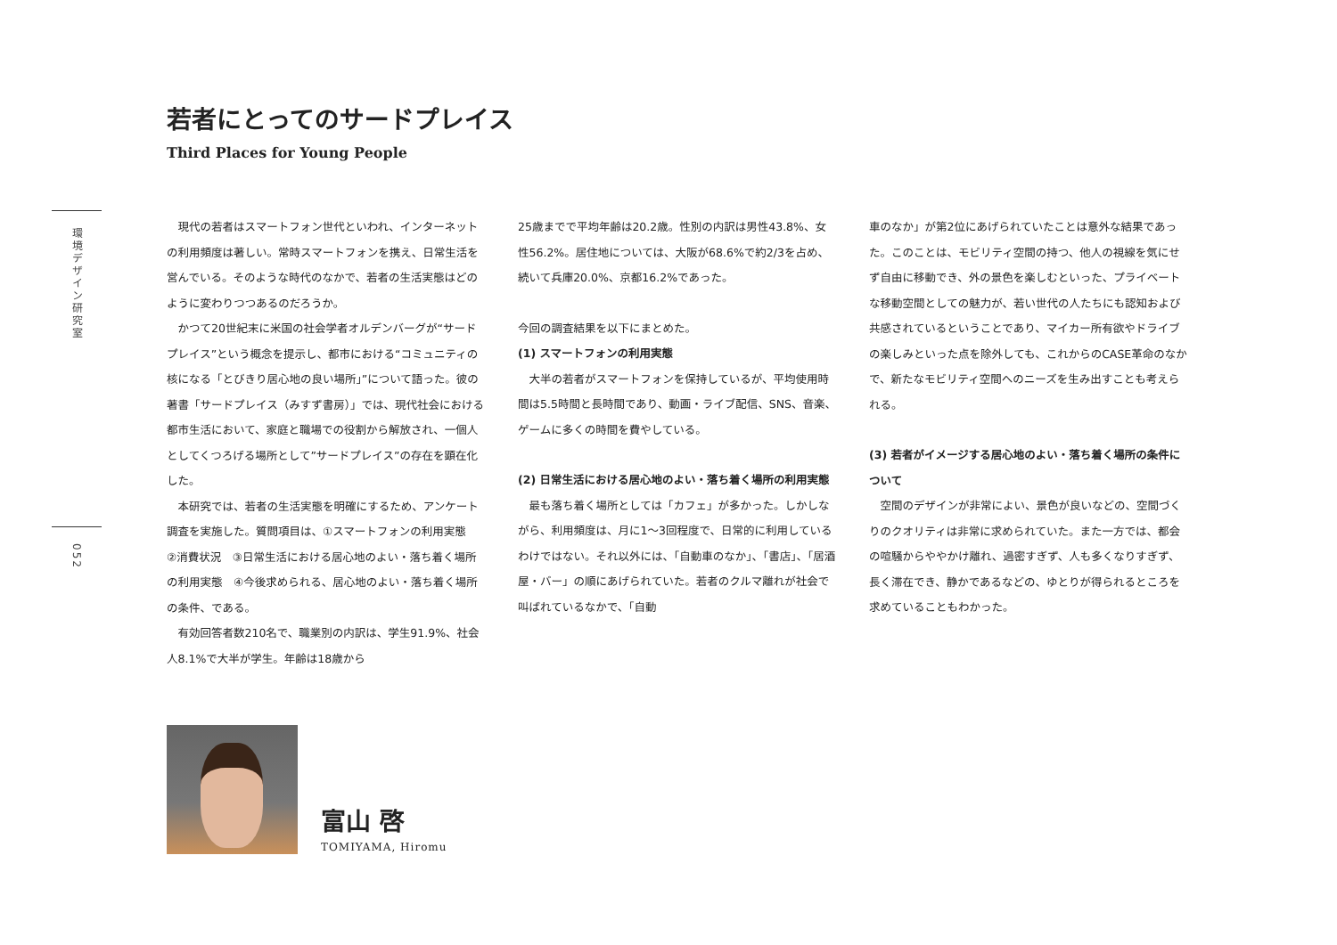環境デザイン研究室
052
若者にとってのサードプレイス
Third Places for Young People
現代の若者はスマートフォン世代といわれ、インターネットの利用頻度は著しい。常時スマートフォンを携え、日常生活を営んでいる。そのような時代のなかで、若者の生活実態はどのように変わりつつあるのだろうか。
かつて20世紀末に米国の社会学者オルデンバーグが“サードプレイス”という概念を提示し、都市における“コミュニティの核になる「とびきり居心地の良い場所」”について語った。彼の著書「サードプレイス（みすず書房）」では、現代社会における都市生活において、家庭と職場での役割から解放され、一個人としてくつろげる場所として”サードプレイス”の存在を顕在化した。
本研究では、若者の生活実態を明確にするため、アンケート調査を実施した。質問項目は、①スマートフォンの利用実態　②消費状況　③日常生活における居心地のよい・落ち着く場所の利用実態　④今後求められる、居心地のよい・落ち着く場所の条件、である。
有効回答者数210名で、職業別の内訳は、学生91.9%、社会人8.1%で大半が学生。年齢は18歳から
25歳までで平均年齢は20.2歳。性別の内訳は男性43.8%、女性56.2%。居住地については、大阪が68.6%で約2/3を占め、続いて兵庫20.0%、京都16.2%であった。
今回の調査結果を以下にまとめた。
(1) スマートフォンの利用実態
大半の若者がスマートフォンを保持しているが、平均使用時間は5.5時間と長時間であり、動画・ライブ配信、SNS、音楽、ゲームに多くの時間を費やしている。
(2) 日常生活における居心地のよい・落ち着く場所の利用実態
最も落ち着く場所としては「カフェ」が多かった。しかしながら、利用頻度は、月に1〜3回程度で、日常的に利用しているわけではない。それ以外には、「自動車のなか」、「書店」、「居酒屋・バー」の順にあげられていた。若者のクルマ離れが社会で叫ばれているなかで、「自動
車のなか」が第2位にあげられていたことは意外な結果であった。このことは、モビリティ空間の持つ、他人の視線を気にせず自由に移動でき、外の景色を楽しむといった、プライベートな移動空間としての魅力が、若い世代の人たちにも認知および共感されているということであり、マイカー所有欲やドライブの楽しみといった点を除外しても、これからのCASE革命のなかで、新たなモビリティ空間へのニーズを生み出すことも考えられる。
(3) 若者がイメージする居心地のよい・落ち着く場所の条件について
空間のデザインが非常によい、景色が良いなどの、空間づくりのクオリティは非常に求められていた。また一方では、都会の喧騒からややかけ離れ、過密すぎず、人も多くなりすぎず、長く滞在でき、静かであるなどの、ゆとりが得られるところを求めていることもわかった。
富山 啓
TOMIYAMA, Hiromu